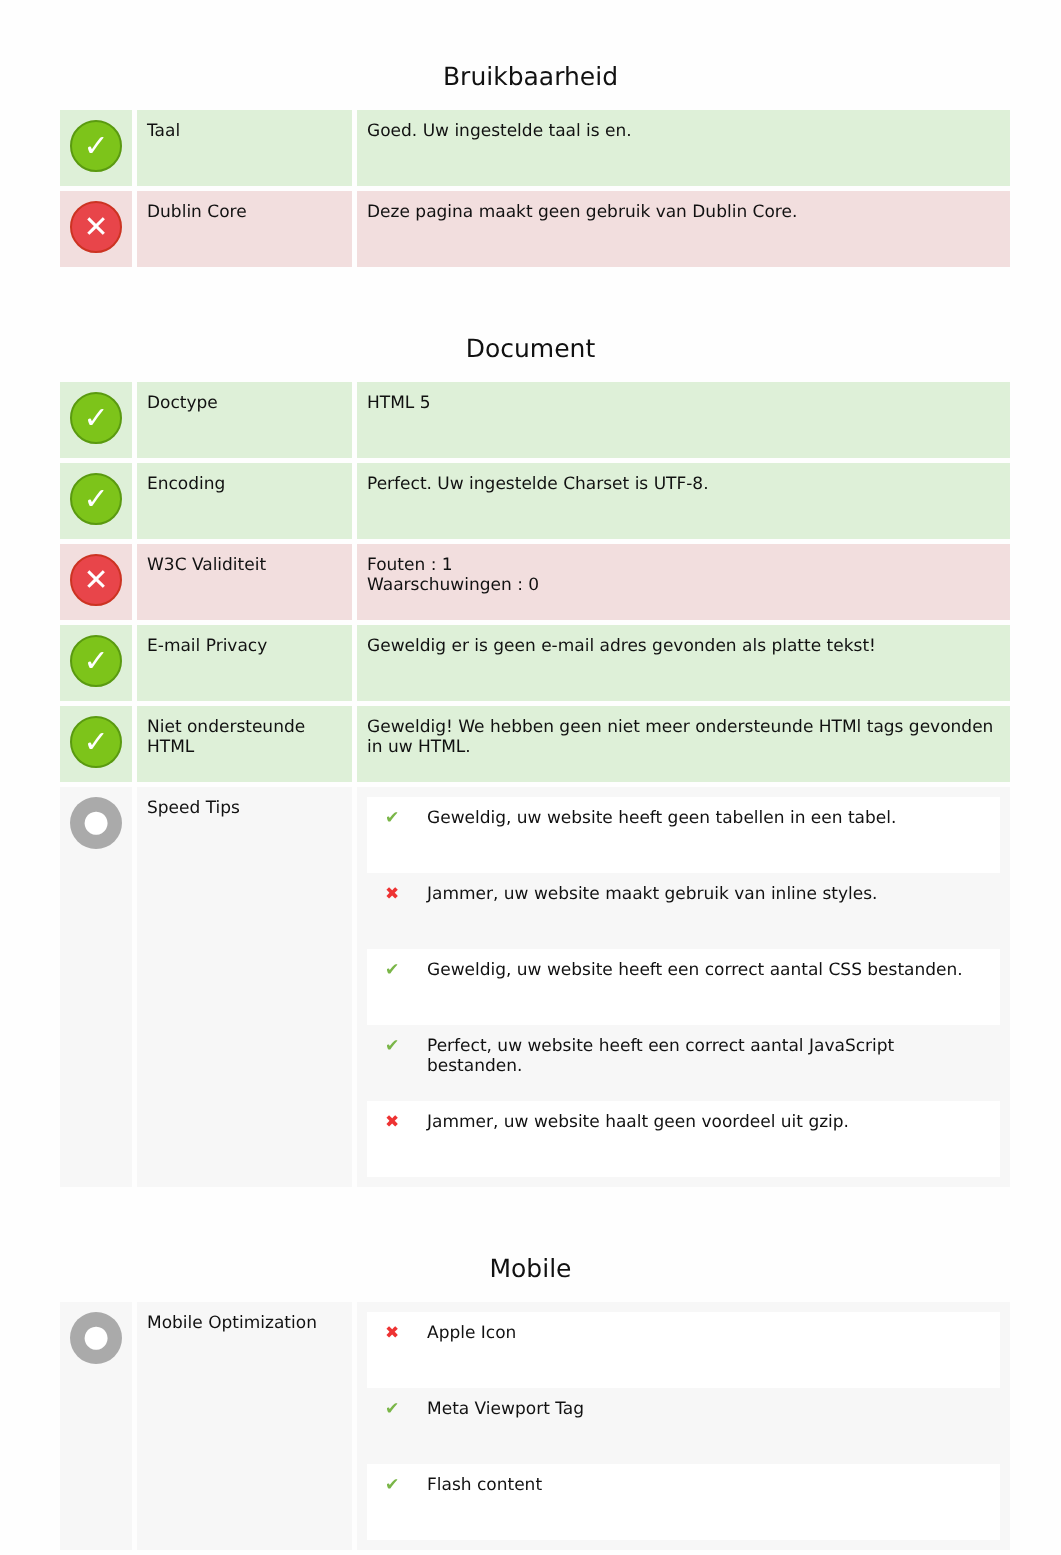Bruikbaarheid
| ✓ | Taal | Goed. Uw ingestelde taal is en. |
| ✕ | Dublin Core | Deze pagina maakt geen gebruik van Dublin Core. |
Document
| ✓ | Doctype | HTML 5 |
| ✓ | Encoding | Perfect. Uw ingestelde Charset is UTF-8. |
| ✕ | W3C Validiteit | Fouten : 1 Waarschuwingen : 0 |
| ✓ | E-mail Privacy | Geweldig er is geen e-mail adres gevonden als platte tekst! |
| ✓ | Niet ondersteunde HTML | Geweldig! We hebben geen niet meer ondersteunde HTMl tags gevonden in uw HTML. |
| ● | Speed Tips | / ✔ / Geweldig, uw website heeft geen tabellen in een tabel. / / ✖ / Jammer, uw website maakt gebruik van inline styles. / / ✔ / Geweldig, uw website heeft een correct aantal CSS bestanden. / / ✔ / Perfect, uw website heeft een correct aantal JavaScript bestanden. / / ✖ / Jammer, uw website haalt geen voordeel uit gzip. / |
Mobile
| ● | Mobile Optimization | / ✖ / Apple Icon / / ✔ / Meta Viewport Tag / / ✔ / Flash content / |